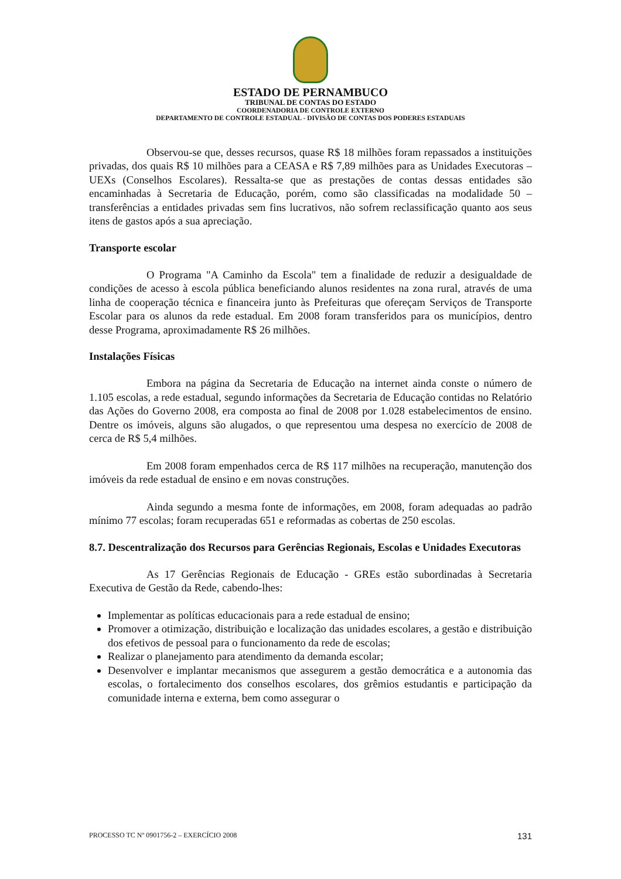ESTADO DE PERNAMBUCO
TRIBUNAL DE CONTAS DO ESTADO
COORDENADORIA DE CONTROLE EXTERNO
DEPARTAMENTO DE CONTROLE ESTADUAL - DIVISÃO DE CONTAS DOS PODERES ESTADUAIS
Observou-se que, desses recursos, quase R$ 18 milhões foram repassados a instituições privadas, dos quais R$ 10 milhões para a CEASA e R$ 7,89 milhões para as Unidades Executoras – UEXs (Conselhos Escolares). Ressalta-se que as prestações de contas dessas entidades são encaminhadas à Secretaria de Educação, porém, como são classificadas na modalidade 50 – transferências a entidades privadas sem fins lucrativos, não sofrem reclassificação quanto aos seus itens de gastos após a sua apreciação.
Transporte escolar
O Programa "A Caminho da Escola" tem a finalidade de reduzir a desigualdade de condições de acesso à escola pública beneficiando alunos residentes na zona rural, através de uma linha de cooperação técnica e financeira junto às Prefeituras que ofereçam Serviços de Transporte Escolar para os alunos da rede estadual. Em 2008 foram transferidos para os municípios, dentro desse Programa, aproximadamente R$ 26 milhões.
Instalações Físicas
Embora na página da Secretaria de Educação na internet ainda conste o número de 1.105 escolas, a rede estadual, segundo informações da Secretaria de Educação contidas no Relatório das Ações do Governo 2008, era composta ao final de 2008 por 1.028 estabelecimentos de ensino. Dentre os imóveis, alguns são alugados, o que representou uma despesa no exercício de 2008 de cerca de R$ 5,4 milhões.
Em 2008 foram empenhados cerca de R$ 117 milhões na recuperação, manutenção dos imóveis da rede estadual de ensino e em novas construções.
Ainda segundo a mesma fonte de informações, em 2008, foram adequadas ao padrão mínimo 77 escolas; foram recuperadas 651 e reformadas as cobertas de 250 escolas.
8.7. Descentralização dos Recursos para Gerências Regionais, Escolas e Unidades Executoras
As 17 Gerências Regionais de Educação - GREs estão subordinadas à Secretaria Executiva de Gestão da Rede, cabendo-lhes:
Implementar as políticas educacionais para a rede estadual de ensino;
Promover a otimização, distribuição e localização das unidades escolares, a gestão e distribuição dos efetivos de pessoal para o funcionamento da rede de escolas;
Realizar o planejamento para atendimento da demanda escolar;
Desenvolver e implantar mecanismos que assegurem a gestão democrática e a autonomia das escolas, o fortalecimento dos conselhos escolares, dos grêmios estudantis e participação da comunidade interna e externa, bem como assegurar o
PROCESSO TC Nº 0901756-2 – EXERCÍCIO 2008 131